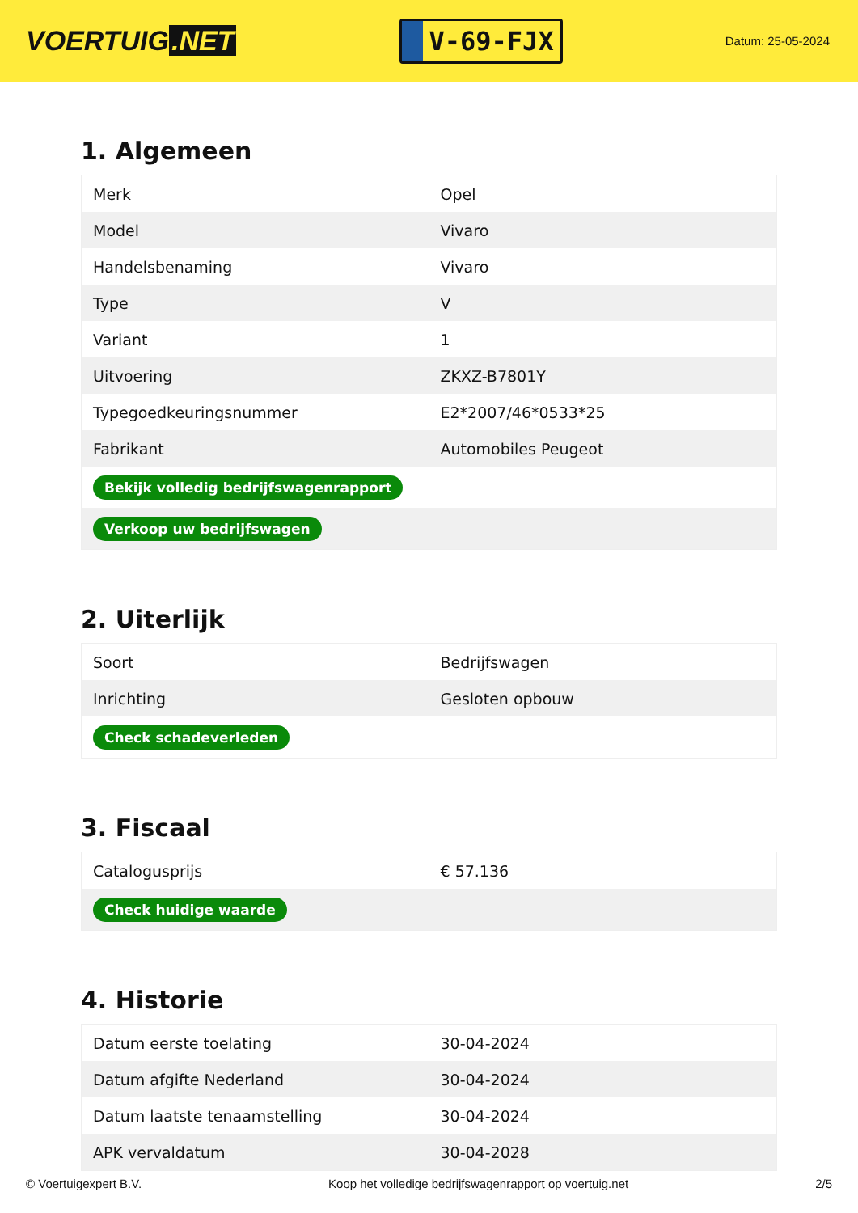VOERTUIG.NET
V-69-FJX
Datum: 25-05-2024
1. Algemeen
| Merk | Opel |
| Model | Vivaro |
| Handelsbenaming | Vivaro |
| Type | V |
| Variant | 1 |
| Uitvoering | ZKXZ-B7801Y |
| Typegoedkeuringsnummer | E2*2007/46*0533*25 |
| Fabrikant | Automobiles Peugeot |
| Bekijk volledig bedrijfswagenrapport | |
| Verkoop uw bedrijfswagen | |
2. Uiterlijk
| Soort | Bedrijfswagen |
| Inrichting | Gesloten opbouw |
| Check schadeverleden | |
3. Fiscaal
| Catalogusprijs | € 57.136 |
| Check huidige waarde | |
4. Historie
| Datum eerste toelating | 30-04-2024 |
| Datum afgifte Nederland | 30-04-2024 |
| Datum laatste tenaamstelling | 30-04-2024 |
| APK vervaldatum | 30-04-2028 |
© Voertuigexpert B.V. Koop het volledige bedrijfswagenrapport op voertuig.net 2/5